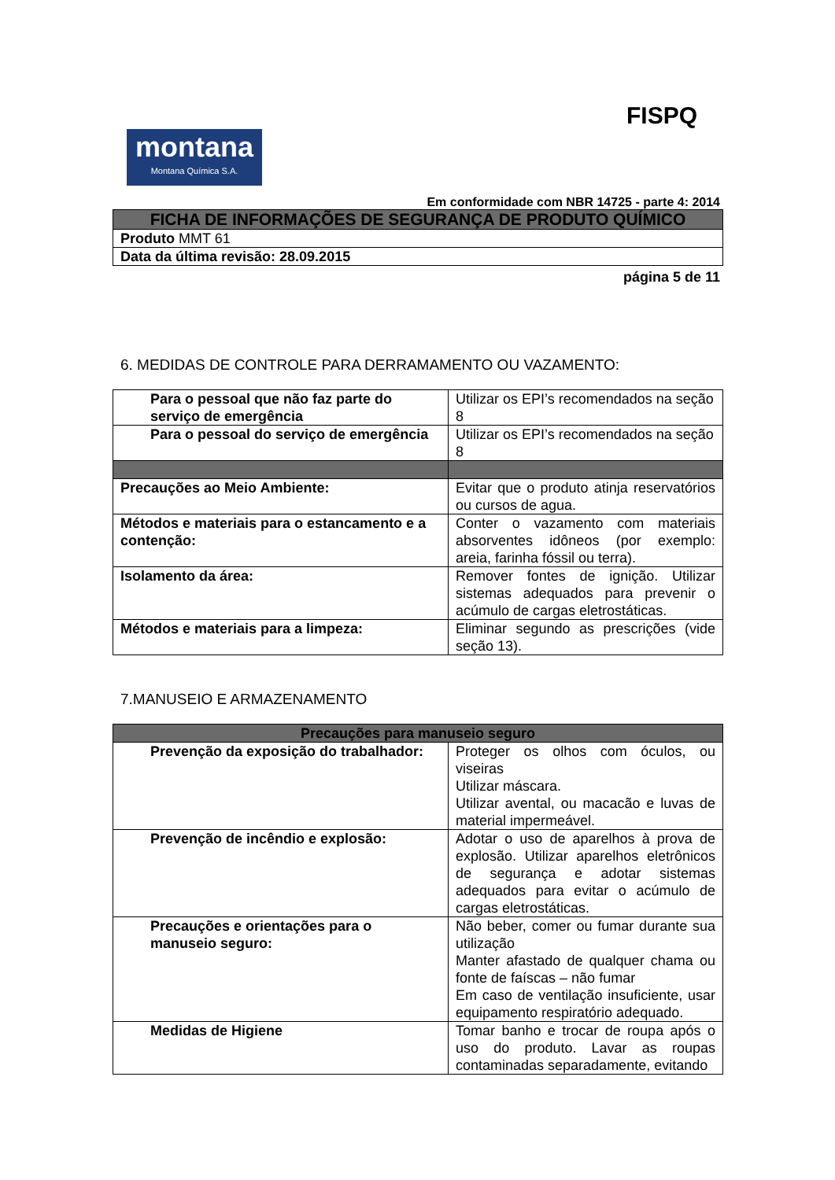FISPQ
montana
Montana Química S.A.
Em conformidade com NBR 14725 - parte 4: 2014
| FICHA DE INFORMAÇÕES DE SEGURANÇA DE PRODUTO QUÍMICO |
| Produto MMT 61 |
| Data da última revisão: 28.09.2015 |
página 5 de 11
6. MEDIDAS DE CONTROLE PARA DERRAMAMENTO OU VAZAMENTO:
| Para o pessoal que não faz parte do serviço de emergência | Utilizar os EPI’s recomendados na seção 8 |
| Para o pessoal do serviço de emergência | Utilizar os EPI’s recomendados na seção 8 |
| Precauções ao Meio Ambiente: | Evitar que o produto atinja reservatórios ou cursos de agua. |
| Métodos e materiais para o estancamento e a contenção: | Conter o vazamento com materiais absorventes idôneos (por exemplo: areia, farinha fóssil ou terra). |
| Isolamento da área: | Remover fontes de ignição. Utilizar sistemas adequados para prevenir o acúmulo de cargas eletrostáticas. |
| Métodos e materiais para a limpeza: | Eliminar segundo as prescrições (vide seção 13). |
7.MANUSEIO E ARMAZENAMENTO
| Precauções para manuseio seguro | |
| --- | --- |
| Prevenção da exposição do trabalhador: | Proteger os olhos com óculos, ou viseiras Utilizar máscara. Utilizar avental, ou macacão e luvas de material impermeável. |
| Prevenção de incêndio e explosão: | Adotar o uso de aparelhos à prova de explosão. Utilizar aparelhos eletrônicos de segurança e adotar sistemas adequados para evitar o acúmulo de cargas eletrostáticas. |
| Precauções e orientações para o manuseio seguro: | Não beber, comer ou fumar durante sua utilização Manter afastado de qualquer chama ou fonte de faíscas – não fumar Em caso de ventilação insuficiente, usar equipamento respiratório adequado. |
| Medidas de Higiene | Tomar banho e trocar de roupa após o uso do produto. Lavar as roupas contaminadas separadamente, evitando |